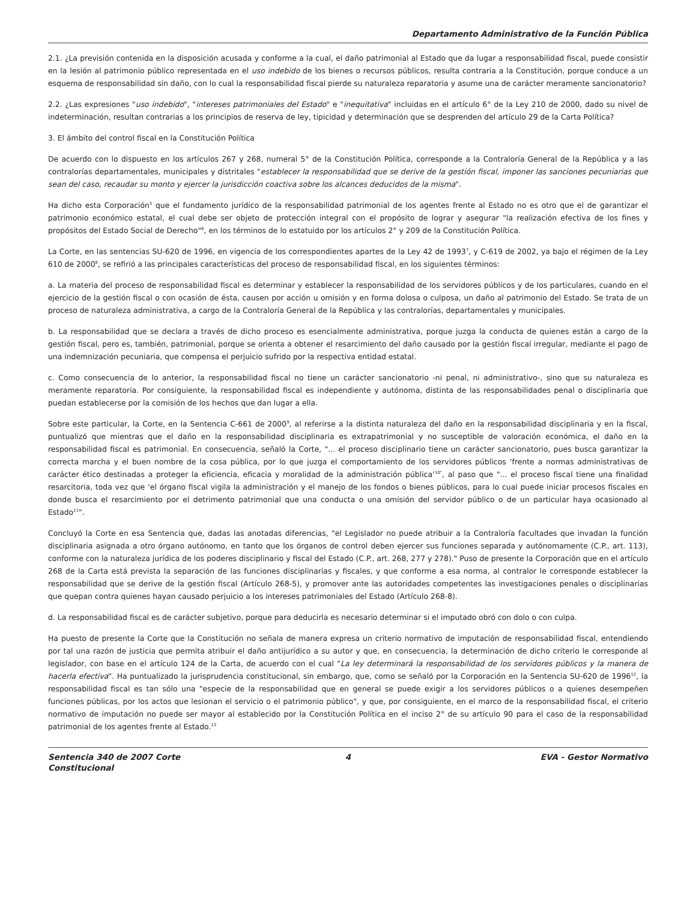Departamento Administrativo de la Función Pública
2.1. ¿La previsión contenida en la disposición acusada y conforme a la cual, el daño patrimonial al Estado que da lugar a responsabilidad fiscal, puede consistir en la lesión al patrimonio público representada en el uso indebido de los bienes o recursos públicos, resulta contraria a la Constitución, porque conduce a un esquema de responsabilidad sin daño, con lo cual la responsabilidad fiscal pierde su naturaleza reparatoria y asume una de carácter meramente sancionatorio?
2.2. ¿Las expresiones "uso indebido", "intereses patrimoniales del Estado" e "inequitativa" incluidas en el artículo 6° de la Ley 210 de 2000, dado su nivel de indeterminación, resultan contrarias a los principios de reserva de ley, tipicidad y determinación que se desprenden del artículo 29 de la Carta Política?
3. El ámbito del control fiscal en la Constitución Política
De acuerdo con lo dispuesto en los artículos 267 y 268, numeral 5° de la Constitución Política, corresponde a la Contraloría General de la República y a las contralorías departamentales, municipales y distritales "establecer la responsabilidad que se derive de la gestión fiscal, imponer las sanciones pecuniarias que sean del caso, recaudar su monto y ejercer la jurisdicción coactiva sobre los alcances deducidos de la misma".
Ha dicho esta Corporación<sup>5</sup> que el fundamento jurídico de la responsabilidad patrimonial de los agentes frente al Estado no es otro que el de garantizar el patrimonio económico estatal, el cual debe ser objeto de protección integral con el propósito de lograr y asegurar "la realización efectiva de los fines y propósitos del Estado Social de Derecho"<sup>6</sup>, en los términos de lo estatuido por los artículos 2° y 209 de la Constitución Política.
La Corte, en las sentencias SU-620 de 1996, en vigencia de los correspondientes apartes de la Ley 42 de 1993<sup>7</sup>, y C-619 de 2002, ya bajo el régimen de la Ley 610 de 2000<sup>8</sup>, se refirió a las principales características del proceso de responsabilidad fiscal, en los siguientes términos:
a. La materia del proceso de responsabilidad fiscal es determinar y establecer la responsabilidad de los servidores públicos y de los particulares, cuando en el ejercicio de la gestión fiscal o con ocasión de ésta, causen por acción u omisión y en forma dolosa o culposa, un daño al patrimonio del Estado. Se trata de un proceso de naturaleza administrativa, a cargo de la Contraloría General de la República y las contralorías, departamentales y municipales.
b. La responsabilidad que se declara a través de dicho proceso es esencialmente administrativa, porque juzga la conducta de quienes están a cargo de la gestión fiscal, pero es, también, patrimonial, porque se orienta a obtener el resarcimiento del daño causado por la gestión fiscal irregular, mediante el pago de una indemnización pecuniaria, que compensa el perjuicio sufrido por la respectiva entidad estatal.
c. Como consecuencia de lo anterior, la responsabilidad fiscal no tiene un carácter sancionatorio -ni penal, ni administrativo-, sino que su naturaleza es meramente reparatoria. Por consiguiente, la responsabilidad fiscal es independiente y autónoma, distinta de las responsabilidades penal o disciplinaria que puedan establecerse por la comisión de los hechos que dan lugar a ella.
Sobre este particular, la Corte, en la Sentencia C-661 de 2000<sup>9</sup>, al referirse a la distinta naturaleza del daño en la responsabilidad disciplinaria y en la fiscal, puntualizó que mientras que el daño en la responsabilidad disciplinaria es extrapatrimonial y no susceptible de valoración económica, el daño en la responsabilidad fiscal es patrimonial. En consecuencia, señaló la Corte, "... el proceso disciplinario tiene un carácter sancionatorio, pues busca garantizar la correcta marcha y el buen nombre de la cosa pública, por lo que juzga el comportamiento de los servidores públicos ‘frente a normas administrativas de carácter ético destinadas a proteger la eficiencia, eficacia y moralidad de la administración pública’<sup>10"</sup>, al paso que "... el proceso fiscal tiene una finalidad resarcitoria, toda vez que ‘el órgano fiscal vigila la administración y el manejo de los fondos o bienes públicos, para lo cual puede iniciar procesos fiscales en donde busca el resarcimiento por el detrimento patrimonial que una conducta o una omisión del servidor público o de un particular haya ocasionado al Estado<sup>11</sup>".
Concluyó la Corte en esa Sentencia que, dadas las anotadas diferencias, "el Legislador no puede atribuir a la Contraloría facultades que invadan la función disciplinaria asignada a otro órgano autónomo, en tanto que los órganos de control deben ejercer sus funciones separada y autónomamente (C.P., art. 113), conforme con la naturaleza jurídica de los poderes disciplinario y fiscal del Estado (C.P., art. 268, 277 y 278)." Puso de presente la Corporación que en el artículo 268 de la Carta está prevista la separación de las funciones disciplinarias y fiscales, y que conforme a esa norma, al contralor le corresponde establecer la responsabilidad que se derive de la gestión fiscal (Artículo 268-5), y promover ante las autoridades competentes las investigaciones penales o disciplinarias que quepan contra quienes hayan causado perjuicio a los intereses patrimoniales del Estado (Artículo 268-8).
d. La responsabilidad fiscal es de carácter subjetivo, porque para deducirla es necesario determinar si el imputado obró con dolo o con culpa.
Ha puesto de presente la Corte que la Constitución no señala de manera expresa un criterio normativo de imputación de responsabilidad fiscal, entendiendo por tal una razón de justicia que permita atribuir el daño antijurídico a su autor y que, en consecuencia, la determinación de dicho criterio le corresponde al legislador, con base en el artículo 124 de la Carta, de acuerdo con el cual "La ley determinará la responsabilidad de los servidores públicos y la manera de hacerla efectiva". Ha puntualizado la jurisprudencia constitucional, sin embargo, que, como se señaló por la Corporación en la Sentencia SU-620 de 1996<sup>12</sup>, la responsabilidad fiscal es tan sólo una "especie de la responsabilidad que en general se puede exigir a los servidores públicos o a quienes desempeñen funciones públicas, por los actos que lesionan el servicio o el patrimonio público", y que, por consiguiente, en el marco de la responsabilidad fiscal, el criterio normativo de imputación no puede ser mayor al establecido por la Constitución Política en el inciso 2° de su artículo 90 para el caso de la responsabilidad patrimonial de los agentes frente al Estado.<sup>13</sup>
Sentencia 340 de 2007 Corte Constitucional
4 EVA - Gestor Normativo